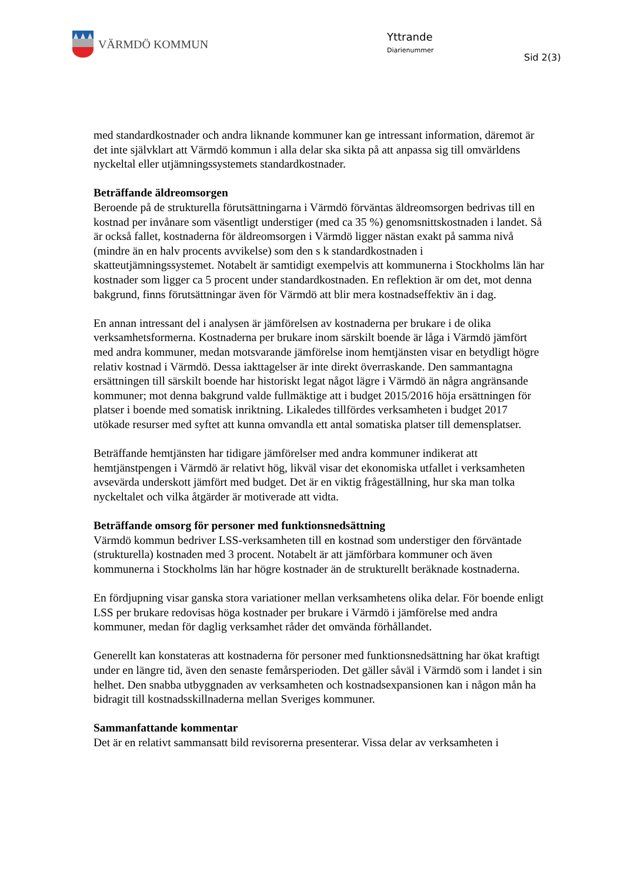VÄRMDÖ KOMMUN Yttrande
Diarienummer
Sid 2(3)
med standardkostnader och andra liknande kommuner kan ge intressant information, däremot är det inte självklart att Värmdö kommun i alla delar ska sikta på att anpassa sig till omvärldens nyckeltal eller utjämningssystemets standardkostnader.
Beträffande äldreomsorgen
Beroende på de strukturella förutsättningarna i Värmdö förväntas äldreomsorgen bedrivas till en kostnad per invånare som väsentligt understiger (med ca 35 %) genomsnittskostnaden i landet. Så är också fallet, kostnaderna för äldreomsorgen i Värmdö ligger nästan exakt på samma nivå (mindre än en halv procents avvikelse) som den s k standardkostnaden i skatteutjämningssystemet. Notabelt är samtidigt exempelvis att kommunerna i Stockholms län har kostnader som ligger ca 5 procent under standardkostnaden. En reflektion är om det, mot denna bakgrund, finns förutsättningar även för Värmdö att blir mera kostnadseffektiv än i dag.
En annan intressant del i analysen är jämförelsen av kostnaderna per brukare i de olika verksamhetsformerna. Kostnaderna per brukare inom särskilt boende är låga i Värmdö jämfört med andra kommuner, medan motsvarande jämförelse inom hemtjänsten visar en betydligt högre relativ kostnad i Värmdö. Dessa iakttagelser är inte direkt överraskande. Den sammantagna ersättningen till särskilt boende har historiskt legat något lägre i Värmdö än några angränsande kommuner; mot denna bakgrund valde fullmäktige att i budget 2015/2016 höja ersättningen för platser i boende med somatisk inriktning. Likaledes tillfördes verksamheten i budget 2017 utökade resurser med syftet att kunna omvandla ett antal somatiska platser till demensplatser.
Beträffande hemtjänsten har tidigare jämförelser med andra kommuner indikerat att hemtjänstpengen i Värmdö är relativt hög, likväl visar det ekonomiska utfallet i verksamheten avsevärda underskott jämfört med budget. Det är en viktig frågeställning, hur ska man tolka nyckeltalet och vilka åtgärder är motiverade att vidta.
Beträffande omsorg för personer med funktionsnedsättning
Värmdö kommun bedriver LSS-verksamheten till en kostnad som understiger den förväntade (strukturella) kostnaden med 3 procent. Notabelt är att jämförbara kommuner och även kommunerna i Stockholms län har högre kostnader än de strukturellt beräknade kostnaderna.
En fördjupning visar ganska stora variationer mellan verksamhetens olika delar. För boende enligt LSS per brukare redovisas höga kostnader per brukare i Värmdö i jämförelse med andra kommuner, medan för daglig verksamhet råder det omvända förhållandet.
Generellt kan konstateras att kostnaderna för personer med funktionsnedsättning har ökat kraftigt under en längre tid, även den senaste femårsperioden. Det gäller såväl i Värmdö som i landet i sin helhet. Den snabba utbyggnaden av verksamheten och kostnadsexpansionen kan i någon mån ha bidragit till kostnadsskillnaderna mellan Sveriges kommuner.
Sammanfattande kommentar
Det är en relativt sammansatt bild revisorerna presenterar. Vissa delar av verksamheten i